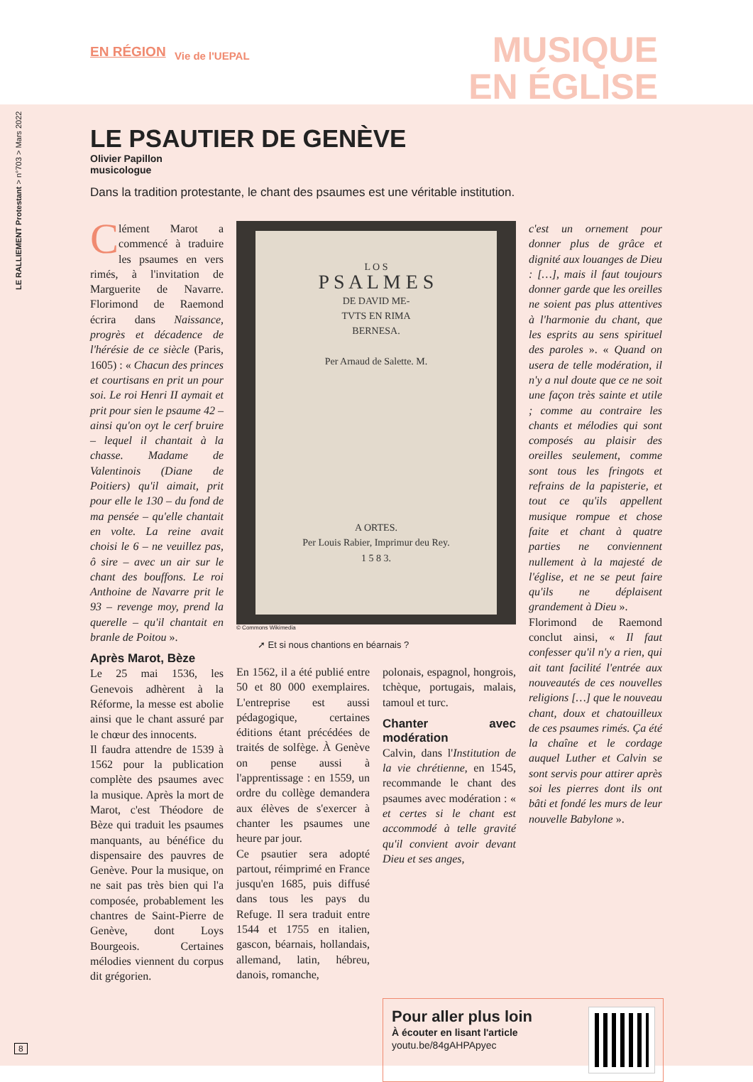EN RÉGION Vie de l'UEPAL
MUSIQUE
EN ÉGLISE
LE RALLIEMENT Protestant > n°703 > Mars 2022
LE PSAUTIER DE GENÈVE
Olivier Papillon
musicologue
Dans la tradition protestante, le chant des psaumes est une véritable institution.
Clément Marot a commencé à traduire les psaumes en vers rimés, à l'invitation de Marguerite de Navarre. Florimond de Raemond écrira dans Naissance, progrès et décadence de l'hérésie de ce siècle (Paris, 1605) : « Chacun des princes et courtisans en prit un pour soi. Le roi Henri II aymait et prit pour sien le psaume 42 – ainsi qu'on oyt le cerf bruire – lequel il chantait à la chasse. Madame de Valentinois (Diane de Poitiers) qu'il aimait, prit pour elle le 130 – du fond de ma pensée – qu'elle chantait en volte. La reine avait choisi le 6 – ne veuillez pas, ô sire – avec un air sur le chant des bouffons. Le roi Anthoine de Navarre prit le 93 – revenge moy, prend la querelle – qu'il chantait en branle de Poitou ».
Après Marot, Bèze
Le 25 mai 1536, les Genevois adhèrent à la Réforme, la messe est abolie ainsi que le chant assuré par le chœur des innocents.
Il faudra attendre de 1539 à 1562 pour la publication complète des psaumes avec la musique. Après la mort de Marot, c'est Théodore de Bèze qui traduit les psaumes manquants, au bénéfice du dispensaire des pauvres de Genève. Pour la musique, on ne sait pas très bien qui l'a composée, probablement les chantres de Saint-Pierre de Genève, dont Loys Bourgeois. Certaines mélodies viennent du corpus dit grégorien.
L O S
P S A L M E S
DE DAVID ME-
TVTS EN RIMA
BERNESA.
Per Arnaud de Salette. M.
A ORTES.
Per Louis Rabier, Imprimur deu Rey.
1 5 8 3.
© Commons Wikimedia
➚ Et si nous chantions en béarnais ?
En 1562, il a été publié entre 50 et 80 000 exemplaires. L'entreprise est aussi pédagogique, certaines éditions étant précédées de traités de solfège. À Genève on pense aussi à l'apprentissage : en 1559, un ordre du collège demandera aux élèves de s'exercer à chanter les psaumes une heure par jour.
Ce psautier sera adopté partout, réimprimé en France jusqu'en 1685, puis diffusé dans tous les pays du Refuge. Il sera traduit entre 1544 et 1755 en italien, gascon, béarnais, hollandais, allemand, latin, hébreu, danois, romanche,
polonais, espagnol, hongrois, tchèque, portugais, malais, tamoul et turc.
Chanter avec modération
Calvin, dans l'Institution de la vie chrétienne, en 1545, recommande le chant des psaumes avec modération : « et certes si le chant est accommodé à telle gravité qu'il convient avoir devant Dieu et ses anges,
c'est un ornement pour donner plus de grâce et dignité aux louanges de Dieu : […], mais il faut toujours donner garde que les oreilles ne soient pas plus attentives à l'harmonie du chant, que les esprits au sens spirituel des paroles ». « Quand on usera de telle modération, il n'y a nul doute que ce ne soit une façon très sainte et utile ; comme au contraire les chants et mélodies qui sont composés au plaisir des oreilles seulement, comme sont tous les fringots et refrains de la papisterie, et tout ce qu'ils appellent musique rompue et chose faite et chant à quatre parties ne conviennent nullement à la majesté de l'église, et ne se peut faire qu'ils ne déplaisent grandement à Dieu ».
Florimond de Raemond conclut ainsi, « Il faut confesser qu'il n'y a rien, qui ait tant facilité l'entrée aux nouveautés de ces nouvelles religions […] que le nouveau chant, doux et chatouilleux de ces psaumes rimés. Ça été la chaîne et le cordage auquel Luther et Calvin se sont servis pour attirer après soi les pierres dont ils ont bâti et fondé les murs de leur nouvelle Babylone ».
Pour aller plus loin
À écouter en lisant l'article
youtu.be/84gAHPApyec
8